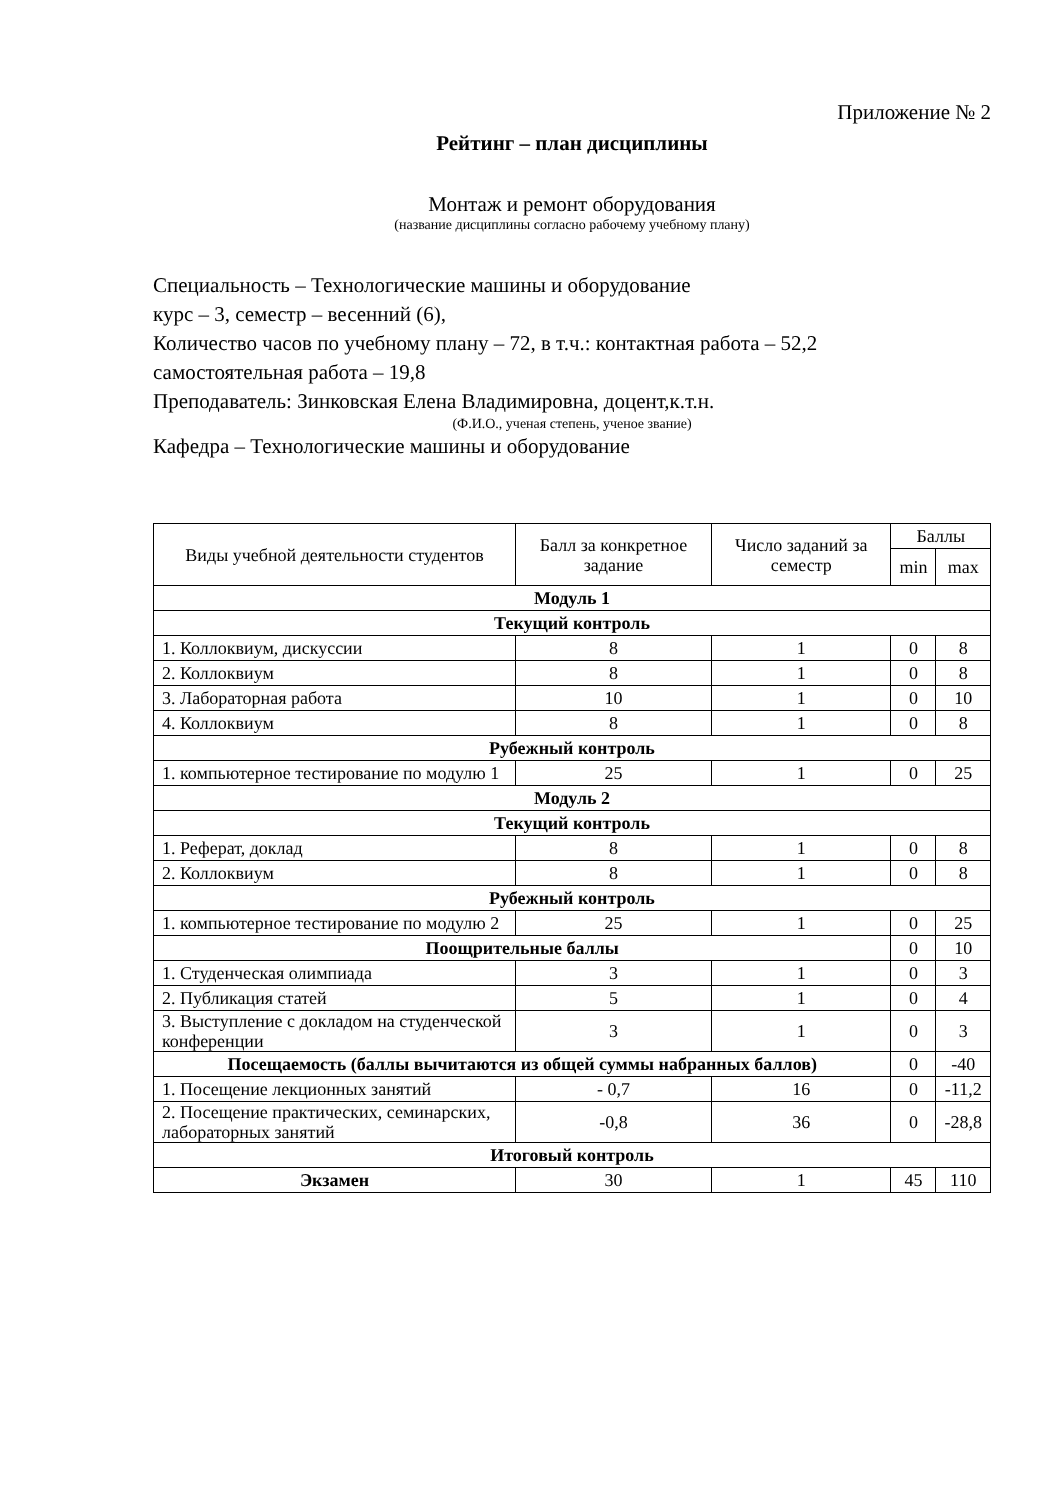Приложение № 2
Рейтинг – план дисциплины
Монтаж и ремонт оборудования
(название дисциплины согласно рабочему учебному плану)
Специальность – Технологические машины и оборудование
курс – 3, семестр – весенний (6),
Количество часов по учебному плану – 72, в т.ч.: контактная работа – 52,2
самостоятельная работа – 19,8
Преподаватель: Зинковская Елена Владимировна, доцент,к.т.н.
(Ф.И.О., ученая степень, ученое звание)
Кафедра – Технологические машины и оборудование
| Виды учебной деятельности студентов | Балл за конкретное задание | Число заданий за семестр | Баллы | |
| --- | --- | --- | --- | --- |
| | | | min | max |
| Модуль 1 | | | | |
| Текущий контроль | | | | |
| 1. Коллоквиум, дискуссии | 8 | 1 | 0 | 8 |
| 2. Коллоквиум | 8 | 1 | 0 | 8 |
| 3. Лабораторная работа | 10 | 1 | 0 | 10 |
| 4. Коллоквиум | 8 | 1 | 0 | 8 |
| Рубежный контроль | | | | |
| 1. компьютерное тестирование по модулю 1 | 25 | 1 | 0 | 25 |
| Модуль 2 | | | | |
| Текущий контроль | | | | |
| 1. Реферат, доклад | 8 | 1 | 0 | 8 |
| 2. Коллоквиум | 8 | 1 | 0 | 8 |
| Рубежный контроль | | | | |
| 1. компьютерное тестирование по модулю 2 | 25 | 1 | 0 | 25 |
| Поощрительные баллы | | | 0 | 10 |
| 1. Студенческая олимпиада | 3 | 1 | 0 | 3 |
| 2. Публикация статей | 5 | 1 | 0 | 4 |
| 3. Выступление с докладом на студенческой конференции | 3 | 1 | 0 | 3 |
| Посещаемость (баллы вычитаются из общей суммы набранных баллов) | | | 0 | -40 |
| 1. Посещение лекционных занятий | - 0,7 | 16 | 0 | -11,2 |
| 2. Посещение практических, семинарских, лабораторных занятий | -0,8 | 36 | 0 | -28,8 |
| Итоговый контроль | | | | |
| Экзамен | 30 | 1 | 45 | 110 |